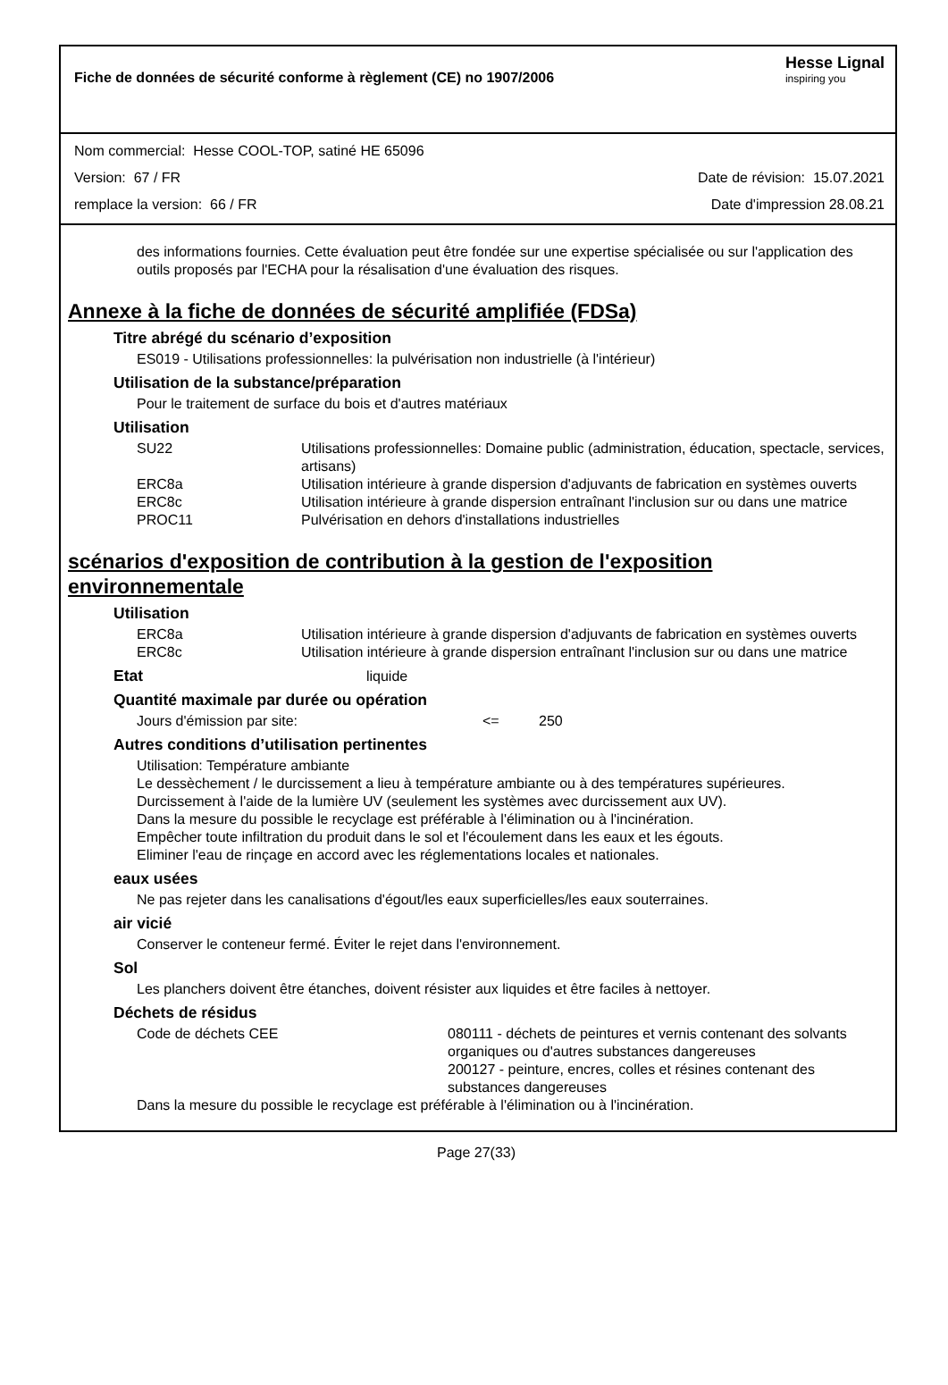Fiche de données de sécurité conforme à règlement (CE) no 1907/2006
Hesse Lignal
inspiring you
Nom commercial: Hesse COOL-TOP, satiné HE 65096
Version: 67 / FR Date de révision: 15.07.2021
remplace la version: 66 / FR Date d'impression 28.08.21
des informations fournies. Cette évaluation peut être fondée sur une expertise spécialisée ou sur l'application des outils proposés par l'ECHA pour la résalisation d'une évaluation des risques.
Annexe à la fiche de données de sécurité amplifiée (FDSa)
Titre abrégé du scénario d’exposition
ES019 - Utilisations professionnelles: la pulvérisation non industrielle (à l'intérieur)
Utilisation de la substance/préparation
Pour le traitement de surface du bois et d'autres matériaux
Utilisation
| SU22 | Utilisations professionnelles: Domaine public (administration, éducation, spectacle, services, artisans) |
| ERC8a | Utilisation intérieure à grande dispersion d'adjuvants de fabrication en systèmes ouverts |
| ERC8c | Utilisation intérieure à grande dispersion entraînant l'inclusion sur ou dans une matrice |
| PROC11 | Pulvérisation en dehors d'installations industrielles |
scénarios d'exposition de contribution à la gestion de l'exposition environnementale
Utilisation
| ERC8a | Utilisation intérieure à grande dispersion d'adjuvants de fabrication en systèmes ouverts |
| ERC8c | Utilisation intérieure à grande dispersion entraînant l'inclusion sur ou dans une matrice |
Etat liquide
Quantité maximale par durée ou opération
| Jours d'émission par site: | <= | 250 |
Autres conditions d’utilisation pertinentes
Utilisation: Température ambiante
Le dessèchement / le durcissement a lieu à température ambiante ou à des températures supérieures.
Durcissement à l'aide de la lumière UV (seulement les systèmes avec durcissement aux UV).
Dans la mesure du possible le recyclage est préférable à l'élimination ou à l'incinération.
Empêcher toute infiltration du produit dans le sol et l'écoulement dans les eaux et les égouts.
Eliminer l'eau de rinçage en accord avec les réglementations locales et nationales.
eaux usées
Ne pas rejeter dans les canalisations d'égout/les eaux superficielles/les eaux souterraines.
air vicié
Conserver le conteneur fermé. Éviter le rejet dans l'environnement.
Sol
Les planchers doivent être étanches, doivent résister aux liquides et être faciles à nettoyer.
Déchets de résidus
| Code de déchets CEE | 080111 - déchets de peintures et vernis contenant des solvants organiques ou d'autres substances dangereuses 200127 - peinture, encres, colles et résines contenant des substances dangereuses |
Dans la mesure du possible le recyclage est préférable à l'élimination ou à l'incinération.
Page 27(33)